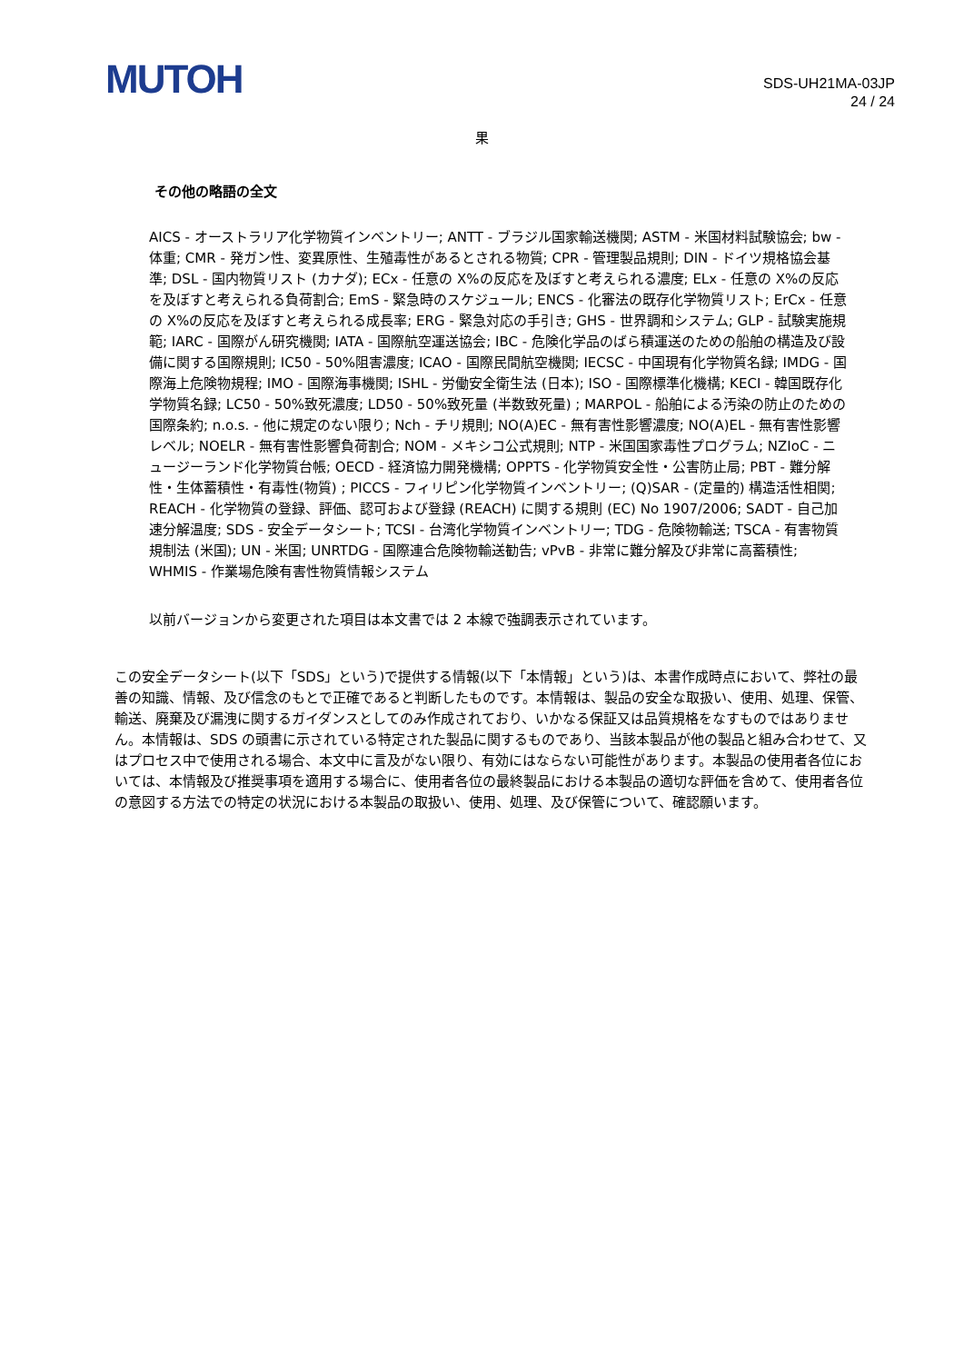MUTOH
SDS-UH21MA-03JP
24 / 24
果
その他の略語の全文
AICS - オーストラリア化学物質インベントリー; ANTT - ブラジル国家輸送機関; ASTM - 米国材料試験協会; bw - 体重; CMR - 発ガン性、変異原性、生殖毒性があるとされる物質; CPR - 管理製品規則; DIN - ドイツ規格協会基準; DSL - 国内物質リスト (カナダ); ECx - 任意の X%の反応を及ぼすと考えられる濃度; ELx - 任意の X%の反応を及ぼすと考えられる負荷割合; EmS - 緊急時のスケジュール; ENCS - 化審法の既存化学物質リスト; ErCx - 任意の X%の反応を及ぼすと考えられる成長率; ERG - 緊急対応の手引き; GHS - 世界調和システム; GLP - 試験実施規範; IARC - 国際がん研究機関; IATA - 国際航空運送協会; IBC - 危険化学品のばら積運送のための船舶の構造及び設備に関する国際規則; IC50 - 50%阻害濃度; ICAO - 国際民間航空機関; IECSC - 中国現有化学物質名録; IMDG - 国際海上危険物規程; IMO - 国際海事機関; ISHL - 労働安全衛生法 (日本); ISO - 国際標準化機構; KECI - 韓国既存化学物質名録; LC50 - 50%致死濃度; LD50 - 50%致死量 (半数致死量) ; MARPOL - 船舶による汚染の防止のための国際条約; n.o.s. - 他に規定のない限り; Nch - チリ規則; NO(A)EC - 無有害性影響濃度; NO(A)EL - 無有害性影響レベル; NOELR - 無有害性影響負荷割合; NOM - メキシコ公式規則; NTP - 米国国家毒性プログラム; NZIoC - ニュージーランド化学物質台帳; OECD - 経済協力開発機構; OPPTS - 化学物質安全性・公害防止局; PBT - 難分解性・生体蓄積性・有毒性(物質) ; PICCS - フィリピン化学物質インベントリー; (Q)SAR - (定量的) 構造活性相関; REACH - 化学物質の登録、評価、認可および登録 (REACH) に関する規則 (EC) No 1907/2006; SADT - 自己加速分解温度; SDS - 安全データシート; TCSI - 台湾化学物質インベントリー; TDG - 危険物輸送; TSCA - 有害物質規制法 (米国); UN - 米国; UNRTDG - 国際連合危険物輸送勧告; vPvB - 非常に難分解及び非常に高蓄積性; WHMIS - 作業場危険有害性物質情報システム
以前バージョンから変更された項目は本文書では 2 本線で強調表示されています。
この安全データシート(以下「SDS」という)で提供する情報(以下「本情報」という)は、本書作成時点において、弊社の最善の知識、情報、及び信念のもとで正確であると判断したものです。本情報は、製品の安全な取扱い、使用、処理、保管、輸送、廃棄及び漏洩に関するガイダンスとしてのみ作成されており、いかなる保証又は品質規格をなすものではありません。本情報は、SDS の頭書に示されている特定された製品に関するものであり、当該本製品が他の製品と組み合わせて、又はプロセス中で使用される場合、本文中に言及がない限り、有効にはならない可能性があります。本製品の使用者各位においては、本情報及び推奨事項を適用する場合に、使用者各位の最終製品における本製品の適切な評価を含めて、使用者各位の意図する方法での特定の状況における本製品の取扱い、使用、処理、及び保管について、確認願います。